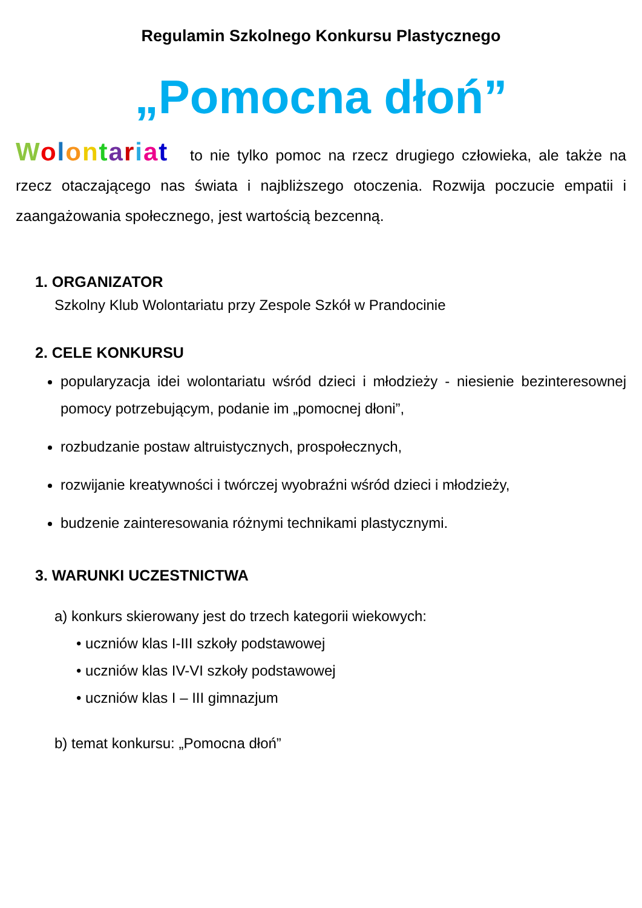Regulamin Szkolnego Konkursu Plastycznego
„Pomocna dłoń”
Wolontariat to nie tylko pomoc na rzecz drugiego człowieka, ale także na rzecz otaczającego nas świata i najbliższego otoczenia. Rozwija poczucie empatii i zaangażowania społecznego, jest wartością bezcenną.
1. ORGANIZATOR
Szkolny Klub Wolontariatu przy Zespole Szkół w Prandocinie
2. CELE KONKURSU
popularyzacja idei wolontariatu wśród dzieci i młodzieży - niesienie bezinteresownej pomocy potrzebującym, podanie im „pomocnej dłoni”,
rozbudzanie postaw altruistycznych, prospołecznych,
rozwijanie kreatywności i twórczej wyobraźni wśród dzieci i młodzieży,
budzenie zainteresowania różnymi technikami plastycznymi.
3. WARUNKI UCZESTNICTWA
a) konkurs skierowany jest do trzech kategorii wiekowych:
• uczniów klas I-III szkoły podstawowej
• uczniów klas IV-VI szkoły podstawowej
• uczniów klas I – III gimnazjum
b) temat konkursu: „Pomocna dłoń”